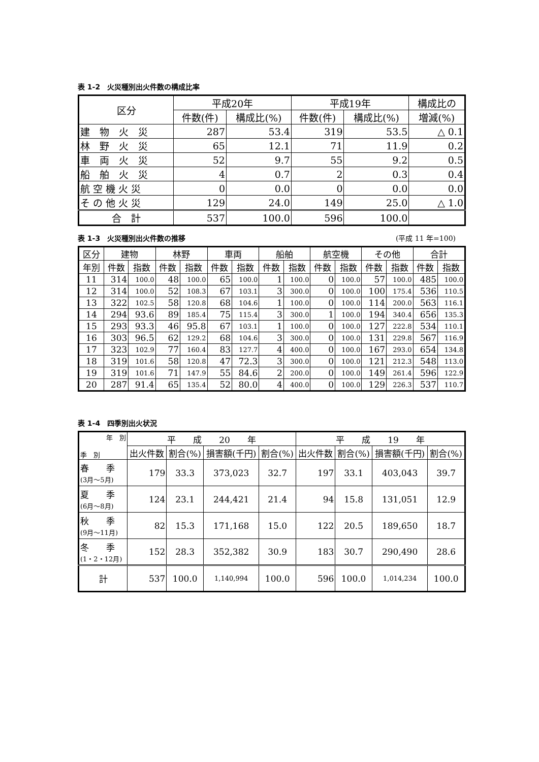表 1-2　火災種別出火件数の構成比率
| 区分 | 平成20年 | | 平成19年 | | 構成比の |
| --- | --- | --- | --- | --- | --- |
| | 件数(件) | 構成比(%) | 件数(件) | 構成比(%) | 増減(%) |
| 建 物 火 災 | 287 | 53.4 | 319 | 53.5 | △ 0.1 |
| 林 野 火 災 | 65 | 12.1 | 71 | 11.9 | 0.2 |
| 車 両 火 災 | 52 | 9.7 | 55 | 9.2 | 0.5 |
| 船 舶 火 災 | 4 | 0.7 | 2 | 0.3 | 0.4 |
| 航 空 機 火 災 | 0 | 0.0 | 0 | 0.0 | 0.0 |
| そ の 他 火 災 | 129 | 24.0 | 149 | 25.0 | △ 1.0 |
| 合 計 | 537 | 100.0 | 596 | 100.0 | |
表 1-3　火災種別出火件数の推移 (平成 11 年=100)
| 区分 | 建物 | | 林野 | | 車両 | | 船舶 | | 航空機 | | その他 | | 合計 | |
| --- | --- | --- | --- | --- | --- | --- | --- | --- | --- | --- | --- | --- | --- | --- |
| 年別 | 件数 | 指数 | 件数 | 指数 | 件数 | 指数 | 件数 | 指数 | 件数 | 指数 | 件数 | 指数 | 件数 | 指数 |
| 11 | 314 | 100.0 | 48 | 100.0 | 65 | 100.0 | 1 | 100.0 | 0 | 100.0 | 57 | 100.0 | 485 | 100.0 |
| 12 | 314 | 100.0 | 52 | 108.3 | 67 | 103.1 | 3 | 300.0 | 0 | 100.0 | 100 | 175.4 | 536 | 110.5 |
| 13 | 322 | 102.5 | 58 | 120.8 | 68 | 104.6 | 1 | 100.0 | 0 | 100.0 | 114 | 200.0 | 563 | 116.1 |
| 14 | 294 | 93.6 | 89 | 185.4 | 75 | 115.4 | 3 | 300.0 | 1 | 100.0 | 194 | 340.4 | 656 | 135.3 |
| 15 | 293 | 93.3 | 46 | 95.8 | 67 | 103.1 | 1 | 100.0 | 0 | 100.0 | 127 | 222.8 | 534 | 110.1 |
| 16 | 303 | 96.5 | 62 | 129.2 | 68 | 104.6 | 3 | 300.0 | 0 | 100.0 | 131 | 229.8 | 567 | 116.9 |
| 17 | 323 | 102.9 | 77 | 160.4 | 83 | 127.7 | 4 | 400.0 | 0 | 100.0 | 167 | 293.0 | 654 | 134.8 |
| 18 | 319 | 101.6 | 58 | 120.8 | 47 | 72.3 | 3 | 300.0 | 0 | 100.0 | 121 | 212.3 | 548 | 113.0 |
| 19 | 319 | 101.6 | 71 | 147.9 | 55 | 84.6 | 2 | 200.0 | 0 | 100.0 | 149 | 261.4 | 596 | 122.9 |
| 20 | 287 | 91.4 | 65 | 135.4 | 52 | 80.0 | 4 | 400.0 | 0 | 100.0 | 129 | 226.3 | 537 | 110.7 |
表 1-4　四季別出火状況
| 年 別 季 別 | 平 成 20 年 | | | | 平 成 19 年 | | | |
| --- | --- | --- | --- | --- | --- | --- | --- | --- |
| | 出火件数 | 割合(%) | 損害額(千円) | 割合(%) | 出火件数 | 割合(%) | 損害額(千円) | 割合(%) |
| 春 季 (3月～5月) | 179 | 33.3 | 373,023 | 32.7 | 197 | 33.1 | 403,043 | 39.7 |
| 夏 季 (6月～8月) | 124 | 23.1 | 244,421 | 21.4 | 94 | 15.8 | 131,051 | 12.9 |
| 秋 季 (9月～11月) | 82 | 15.3 | 171,168 | 15.0 | 122 | 20.5 | 189,650 | 18.7 |
| 冬 季 (1・2・12月) | 152 | 28.3 | 352,382 | 30.9 | 183 | 30.7 | 290,490 | 28.6 |
| 計 | 537 | 100.0 | 1,140,994 | 100.0 | 596 | 100.0 | 1,014,234 | 100.0 |